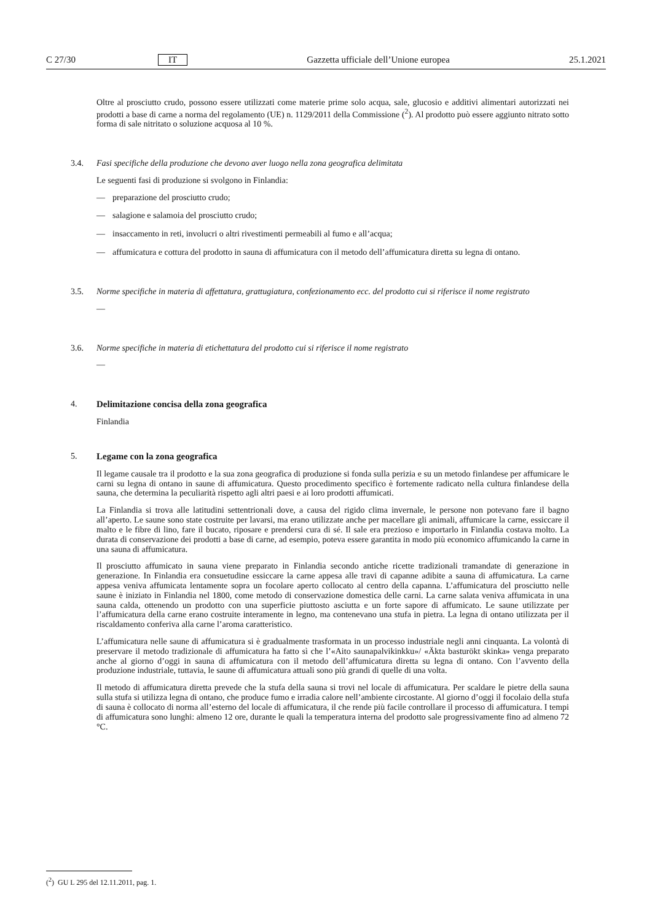C 27/30 IT Gazzetta ufficiale dell’Unione europea 25.1.2021
Oltre al prosciutto crudo, possono essere utilizzati come materie prime solo acqua, sale, glucosio e additivi alimentari autorizzati nei prodotti a base di carne a norma del regolamento (UE) n. 1129/2011 della Commissione (<sup>2</sup>). Al prodotto può essere aggiunto nitrato sotto forma di sale nitritato o soluzione acquosa al 10 %.
3.4. Fasi specifiche della produzione che devono aver luogo nella zona geografica delimitata
Le seguenti fasi di produzione si svolgono in Finlandia:
— preparazione del prosciutto crudo;
— salagione e salamoia del prosciutto crudo;
— insaccamento in reti, involucri o altri rivestimenti permeabili al fumo e all’acqua;
— affumicatura e cottura del prodotto in sauna di affumicatura con il metodo dell’affumicatura diretta su legna di ontano.
3.5. Norme specifiche in materia di affettatura, grattugiatura, confezionamento ecc. del prodotto cui si riferisce il nome registrato
—
3.6. Norme specifiche in materia di etichettatura del prodotto cui si riferisce il nome registrato
—
4. Delimitazione concisa della zona geografica
Finlandia
5. Legame con la zona geografica
Il legame causale tra il prodotto e la sua zona geografica di produzione si fonda sulla perizia e su un metodo finlandese per affumicare le carni su legna di ontano in saune di affumicatura. Questo procedimento specifico è fortemente radicato nella cultura finlandese della sauna, che determina la peculiarità rispetto agli altri paesi e ai loro prodotti affumicati.
La Finlandia si trova alle latitudini settentrionali dove, a causa del rigido clima invernale, le persone non potevano fare il bagno all’aperto. Le saune sono state costruite per lavarsi, ma erano utilizzate anche per macellare gli animali, affumicare la carne, essiccare il malto e le fibre di lino, fare il bucato, riposare e prendersi cura di sé. Il sale era prezioso e importarlo in Finlandia costava molto. La durata di conservazione dei prodotti a base di carne, ad esempio, poteva essere garantita in modo più economico affumicando la carne in una sauna di affumicatura.
Il prosciutto affumicato in sauna viene preparato in Finlandia secondo antiche ricette tradizionali tramandate di generazione in generazione. In Finlandia era consuetudine essiccare la carne appesa alle travi di capanne adibite a sauna di affumicatura. La carne appesa veniva affumicata lentamente sopra un focolare aperto collocato al centro della capanna. L’affumicatura del prosciutto nelle saune è iniziato in Finlandia nel 1800, come metodo di conservazione domestica delle carni. La carne salata veniva affumicata in una sauna calda, ottenendo un prodotto con una superficie piuttosto asciutta e un forte sapore di affumicato. Le saune utilizzate per l’affumicatura della carne erano costruite interamente in legno, ma contenevano una stufa in pietra. La legna di ontano utilizzata per il riscaldamento conferiva alla carne l’aroma caratteristico.
L’affumicatura nelle saune di affumicatura si è gradualmente trasformata in un processo industriale negli anni cinquanta. La volontà di preservare il metodo tradizionale di affumicatura ha fatto sì che l’«Aito saunapalvikinkku»/ «Äkta basturökt skinka» venga preparato anche al giorno d’oggi in sauna di affumicatura con il metodo dell’affumicatura diretta su legna di ontano. Con l’avvento della produzione industriale, tuttavia, le saune di affumicatura attuali sono più grandi di quelle di una volta.
Il metodo di affumicatura diretta prevede che la stufa della sauna si trovi nel locale di affumicatura. Per scaldare le pietre della sauna sulla stufa si utilizza legna di ontano, che produce fumo e irradia calore nell’ambiente circostante. Al giorno d’oggi il focolaio della stufa di sauna è collocato di norma all’esterno del locale di affumicatura, il che rende più facile controllare il processo di affumicatura. I tempi di affumicatura sono lunghi: almeno 12 ore, durante le quali la temperatura interna del prodotto sale progressivamente fino ad almeno 72 °C.
(<sup>2</sup>) GU L 295 del 12.11.2011, pag. 1.